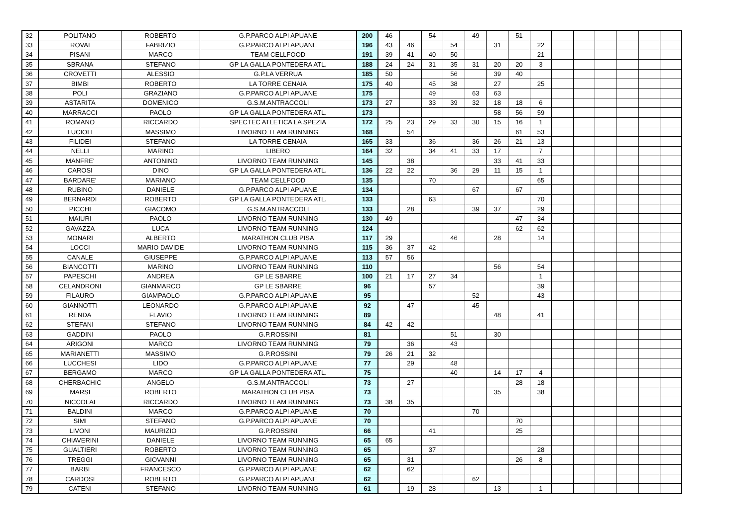| 32 | POLITANO | ROBERTO | G.P.PARCO ALPI APUANE | 200 | 46 | | 54 | | 49 | | 51 | | | | | | | |
| 33 | ROVAI | FABRIZIO | G.P.PARCO ALPI APUANE | 196 | 43 | 46 | | 54 | | 31 | | 22 | | | | | | |
| 34 | PISANI | MARCO | TEAM CELLFOOD | 191 | 39 | 41 | 40 | 50 | | | | 21 | | | | | | |
| 35 | SBRANA | STEFANO | GP LA GALLA PONTEDERA ATL. | 188 | 24 | 24 | 31 | 35 | 31 | 20 | 20 | 3 | | | | | | |
| 36 | CROVETTI | ALESSIO | G.P.LA VERRUA | 185 | 50 | | | 56 | | 39 | 40 | | | | | | | |
| 37 | BIMBI | ROBERTO | LA TORRE CENAIA | 175 | 40 | | 45 | 38 | | 27 | | 25 | | | | | | |
| 38 | POLI | GRAZIANO | G.P.PARCO ALPI APUANE | 175 | | | 49 | | 63 | 63 | | | | | | | | |
| 39 | ASTARITA | DOMENICO | G.S.M.ANTRACCOLI | 173 | 27 | | 33 | 39 | 32 | 18 | 18 | 6 | | | | | | |
| 40 | MARRACCI | PAOLO | GP LA GALLA PONTEDERA ATL. | 173 | | | | | | 58 | 56 | 59 | | | | | | |
| 41 | ROMANO | RICCARDO | SPECTEC ATLETICA LA SPEZIA | 172 | 25 | 23 | 29 | 33 | 30 | 15 | 16 | 1 | | | | | | |
| 42 | LUCIOLI | MASSIMO | LIVORNO TEAM RUNNING | 168 | | 54 | | | | | 61 | 53 | | | | | | |
| 43 | FILIDEI | STEFANO | LA TORRE CENAIA | 165 | 33 | | 36 | | 36 | 26 | 21 | 13 | | | | | | |
| 44 | NELLI | MARINO | LIBERO | 164 | 32 | | 34 | 41 | 33 | 17 | | 7 | | | | | | |
| 45 | MANFRE' | ANTONINO | LIVORNO TEAM RUNNING | 145 | | 38 | | | | 33 | 41 | 33 | | | | | | |
| 46 | CAROSI | DINO | GP LA GALLA PONTEDERA ATL. | 136 | 22 | 22 | | 36 | 29 | 11 | 15 | 1 | | | | | | |
| 47 | BARDARE' | MARIANO | TEAM CELLFOOD | 135 | | | 70 | | | | | 65 | | | | | | |
| 48 | RUBINO | DANIELE | G.P.PARCO ALPI APUANE | 134 | | | | | 67 | | 67 | | | | | | | |
| 49 | BERNARDI | ROBERTO | GP LA GALLA PONTEDERA ATL. | 133 | | | 63 | | | | | 70 | | | | | | |
| 50 | PICCHI | GIACOMO | G.S.M.ANTRACCOLI | 133 | | 28 | | | 39 | 37 | | 29 | | | | | | |
| 51 | MAIURI | PAOLO | LIVORNO TEAM RUNNING | 130 | 49 | | | | | | 47 | 34 | | | | | | |
| 52 | GAVAZZA | LUCA | LIVORNO TEAM RUNNING | 124 | | | | | | | 62 | 62 | | | | | | |
| 53 | MONARI | ALBERTO | MARATHON CLUB PISA | 117 | 29 | | | 46 | | 28 | | 14 | | | | | | |
| 54 | LOCCI | MARIO DAVIDE | LIVORNO TEAM RUNNING | 115 | 36 | 37 | 42 | | | | | | | | | | | |
| 55 | CANALE | GIUSEPPE | G.P.PARCO ALPI APUANE | 113 | 57 | 56 | | | | | | | | | | | | |
| 56 | BIANCOTTI | MARINO | LIVORNO TEAM RUNNING | 110 | | | | | | 56 | | 54 | | | | | | |
| 57 | PAPESCHI | ANDREA | GP LE SBARRE | 100 | 21 | 17 | 27 | 34 | | | | 1 | | | | | | |
| 58 | CELANDRONI | GIANMARCO | GP LE SBARRE | 96 | | | 57 | | | | | 39 | | | | | | |
| 59 | FILAURO | GIAMPAOLO | G.P.PARCO ALPI APUANE | 95 | | | | | 52 | | | 43 | | | | | | |
| 60 | GIANNOTTI | LEONARDO | G.P.PARCO ALPI APUANE | 92 | | 47 | | | 45 | | | | | | | | | |
| 61 | RENDA | FLAVIO | LIVORNO TEAM RUNNING | 89 | | | | | | 48 | | 41 | | | | | | |
| 62 | STEFANI | STEFANO | LIVORNO TEAM RUNNING | 84 | 42 | 42 | | | | | | | | | | | | |
| 63 | GADDINI | PAOLO | G.P.ROSSINI | 81 | | | | 51 | | 30 | | | | | | | | |
| 64 | ARIGONI | MARCO | LIVORNO TEAM RUNNING | 79 | | 36 | | 43 | | | | | | | | | | |
| 65 | MARIANETTI | MASSIMO | G.P.ROSSINI | 79 | 26 | 21 | 32 | | | | | | | | | | | |
| 66 | LUCCHESI | LIDO | G.P.PARCO ALPI APUANE | 77 | | 29 | | 48 | | | | | | | | | | |
| 67 | BERGAMO | MARCO | GP LA GALLA PONTEDERA ATL. | 75 | | | | 40 | | 14 | 17 | 4 | | | | | | |
| 68 | CHERBACHIC | ANGELO | G.S.M.ANTRACCOLI | 73 | | 27 | | | | | 28 | 18 | | | | | | |
| 69 | MARSI | ROBERTO | MARATHON CLUB PISA | 73 | | | | | | 35 | | 38 | | | | | | |
| 70 | NICCOLAI | RICCARDO | LIVORNO TEAM RUNNING | 73 | 38 | 35 | | | | | | | | | | | | |
| 71 | BALDINI | MARCO | G.P.PARCO ALPI APUANE | 70 | | | | | 70 | | | | | | | | | |
| 72 | SIMI | STEFANO | G.P.PARCO ALPI APUANE | 70 | | | | | | | 70 | | | | | | | |
| 73 | LIVONI | MAURIZIO | G.P.ROSSINI | 66 | | | 41 | | | | 25 | | | | | | | |
| 74 | CHIAVERINI | DANIELE | LIVORNO TEAM RUNNING | 65 | 65 | | | | | | | | | | | | | |
| 75 | GUALTIERI | ROBERTO | LIVORNO TEAM RUNNING | 65 | | | 37 | | | | | 28 | | | | | | |
| 76 | TREGGI | GIOVANNI | LIVORNO TEAM RUNNING | 65 | | 31 | | | | | 26 | 8 | | | | | | |
| 77 | BARBI | FRANCESCO | G.P.PARCO ALPI APUANE | 62 | | 62 | | | | | | | | | | | | |
| 78 | CARDOSI | ROBERTO | G.P.PARCO ALPI APUANE | 62 | | | | | 62 | | | | | | | | | |
| 79 | CATENI | STEFANO | LIVORNO TEAM RUNNING | 61 | | 19 | 28 | | | 13 | | 1 | | | | | | |